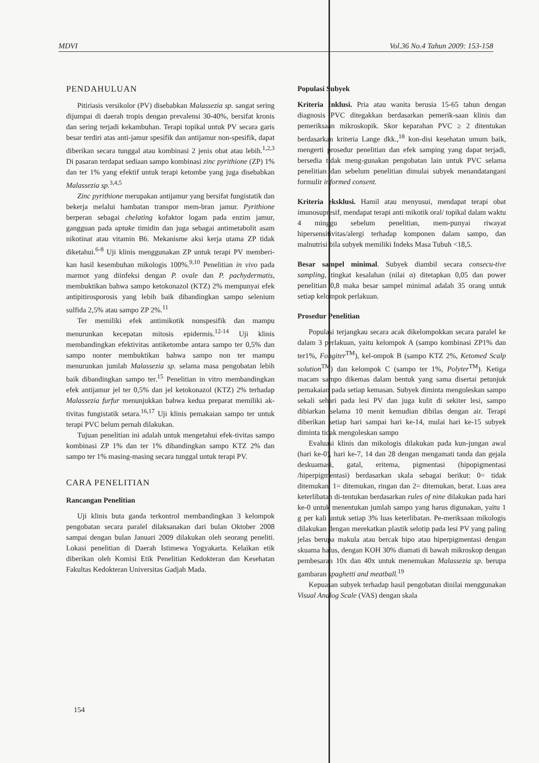MDVI Vol.36 No.4 Tahun 2009: 153-158
PENDAHULUAN
Pitiriasis versikolor (PV) disebabkan Malassezia sp. sangat sering dijumpai di daerah tropis dengan prevalensi 30-40%, bersifat kronis dan sering terjadi kekambuhan. Terapi topikal untuk PV secara garis besar terdiri atas anti-jamur spesifik dan antijamur non-spesifik, dapat diberikan secara tunggal atau kombinasi 2 jenis obat atau lebih.<sup>1,2,3</sup> Di pasaran terdapat sediaan sampo kombinasi zinc pyrithione (ZP) 1% dan ter 1% yang efektif untuk terapi ketombe yang juga disebabkan Malassezia sp.<sup>3,4,5</sup>
Zinc pyrithione merupakan antijamur yang bersifat fungistatik dan bekerja melalui hambatan transpor mem-bran jamur. Pyrithione berperan sebagai chelating kofaktor logam pada enzim jamur, gangguan pada uptake timidin dan juga sebagai antimetabolit asam nikotinat atau vitamin B6. Mekanisme aksi kerja utama ZP tidak diketahui.<sup>6-8</sup> Uji klinis menggunakan ZP untuk terapi PV memberi-kan hasil kesembuhan mikologis 100%.<sup>9,10</sup> Penelitian in vivo pada marmot yang diinfeksi dengan P. ovale dan P. pachydermatis, membuktikan bahwa sampo ketokonazol (KTZ) 2% mempunyai efek antipitirosporosis yang lebih baik dibandingkan sampo selenium sulfida 2,5% atau sampo ZP 2%.<sup>11</sup>
Ter memiliki efek antimikotik nonspesifik dan mampu menurunkan kecepatan mitosis epidermis.<sup>12-14</sup> Uji klinis membandingkan efektivitas antiketombe antara sampo ter 0,5% dan sampo nonter membuktikan bahwa sampo non ter mampu menurunkan jumlah Malassezia sp. selama masa pengobatan lebih baik dibandingkan sampo ter.<sup>15</sup> Penelitian in vitro membandingkan efek antijamur jel ter 0,5% dan jel ketokonazol (KTZ) 2% terhadap Malassezia furfur menunjukkan bahwa kedua preparat memiliki ak-tivitas fungistatik setara.<sup>16,17</sup> Uji klinis pemakaian sampo ter untuk terapi PVC belum pernah dilakukan.
Tujuan penelitian ini adalah untuk mengetahui efek-tivitas sampo kombinasi ZP 1% dan ter 1% dibandingkan sampo KTZ 2% dan sampo ter 1% masing-masing secara tunggal untuk terapi PV.
CARA PENELITIAN
Rancangan Penelitian
Uji klinis buta ganda terkontrol membandingkan 3 kelompok pengobatan secara paralel dilaksanakan dari bulan Oktober 2008 sampai dengan bulan Januari 2009 dilakukan oleh seorang peneliti. Lokasi penelitian di Daerah Istimewa Yogyakarta. Kelaikan etik diberikan oleh Komisi Etik Penelitian Kedokteran dan Kesehatan Fakultas Kedokteran Universitas Gadjah Mada.
Populasi Subyek
Kriteria Inklusi. Pria atau wanita berusia 15-65 tahun dengan diagnosis PVC ditegakkan berdasarkan pemerik-saan klinis dan pemeriksaan mikroskopik. Skor keparahan PVC ≥ 2 ditentukan berdasarkan kriteria Lange dkk.,<sup>18</sup> kon-disi kesehatan umum baik, mengerti prosedur penelitian dan efek samping yang dapat terjadi, bersedia tidak meng-gunakan pengobatan lain untuk PVC selama penelitian dan sebelum penelitian dimulai subyek menandatangani formulir informed consent.
Kriteria eksklusi. Hamil atau menyusui, mendapat terapi obat imunosupresif, mendapat terapi anti mikotik oral/ topikal dalam waktu 4 minggu sebelum penelitian, mem-punyai riwayat hipersensitivitas/alergi terhadap komponen dalam sampo, dan malnutrisi bila subyek memiliki Indeks Masa Tubuh <18,5.
Besar sampel minimal. Subyek diambil secara consecu-tive sampling, tingkat kesalahan (nilai α) ditetapkan 0,05 dan power penelitian 0,8 maka besar sampel minimal adalah 35 orang untuk setiap kelompok perlakuan.
Prosedur Penelitian
Populasi terjangkau secara acak dikelompokkan secara paralel ke dalam 3 perlakuan, yaitu kelompok A (sampo kombinasi ZP1% dan ter1%, Fongiter<sup>TM</sup>), kel-ompok B (sampo KTZ 2%, Ketomed Scalp solution<sup>TM</sup>) dan kelompok C (sampo ter 1%, Polyter<sup>TM</sup>). Ketiga macam sampo dikemas dalam bentuk yang sama disertai petunjuk pemakaian pada setiap kemasan. Subyek diminta mengoleskan sampo sekali sehari pada lesi PV dan juga kulit di sekiter lesi, sampo dibiarkan selama 10 menit kemudian dibilas dengan air. Terapi diberikan setiap hari sampai hari ke-14, mulai hari ke-15 subyek diminta tidak mengoleskan sampo
Evaluasi klinis dan mikologis dilakukan pada kun-jungan awal (hari ke-0), hari ke-7, 14 dan 28 dengan mengamati tanda dan gejala deskuamasi, gatal, eritema, pigmentasi (hipopigmentasi /hiperpigmentasi) berdasarkan skala sebagai berikut: 0= tidak ditemukan, 1= ditemukan, ringan dan 2= ditemukan, berat. Luas area keterlibatan di-tentukan berdasarkan rules of nine dilakukan pada hari ke-0 untuk menentukan jumlah sampo yang harus digunakan, yaitu 1 g per kali untuk setiap 3% luas keterlibatan. Pe-meriksaan mikologis dilakukan dengan merekatkan plastik selotip pada lesi PV yang paling jelas berupa makula atau bercak hipo atau hiperpigmentasi dengan skuama halus, dengan KOH 30% diamati di bawah mikroskop dengan pembesaran 10x dan 40x untuk menemukan Malassezia sp. berupa gambaran spaghetti and meatball.<sup>19</sup>
Kepuasan subyek terhadap hasil pengobatan dinilai menggunakan Visual Analog Scale (VAS) dengan skala
154